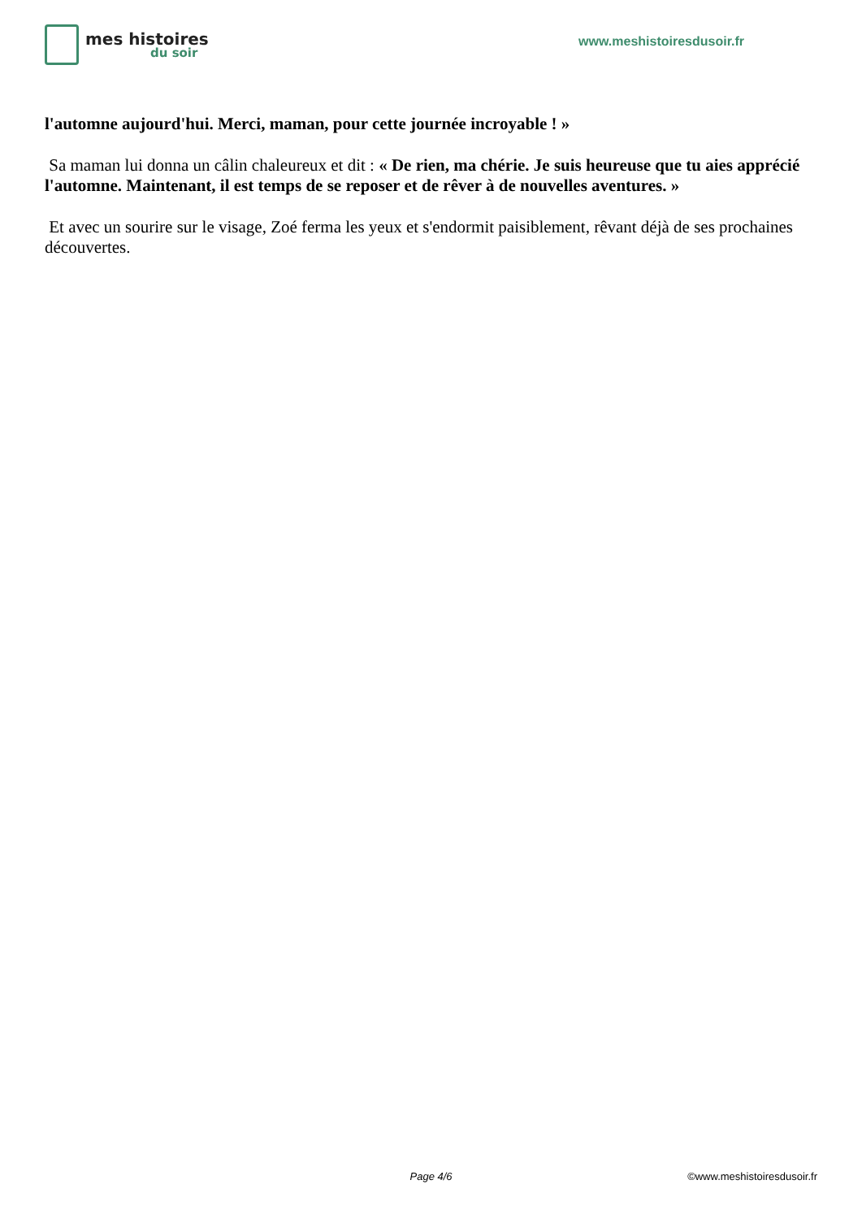mes histoires
du soir
www.meshistoiresdusoir.fr
l'automne aujourd'hui. Merci, maman, pour cette journée incroyable ! »
Sa maman lui donna un câlin chaleureux et dit : « De rien, ma chérie. Je suis heureuse que tu aies apprécié l'automne. Maintenant, il est temps de se reposer et de rêver à de nouvelles aventures. »
Et avec un sourire sur le visage, Zoé ferma les yeux et s'endormit paisiblement, rêvant déjà de ses prochaines découvertes.
Page 4/6 ©www.meshistoiresdusoir.fr